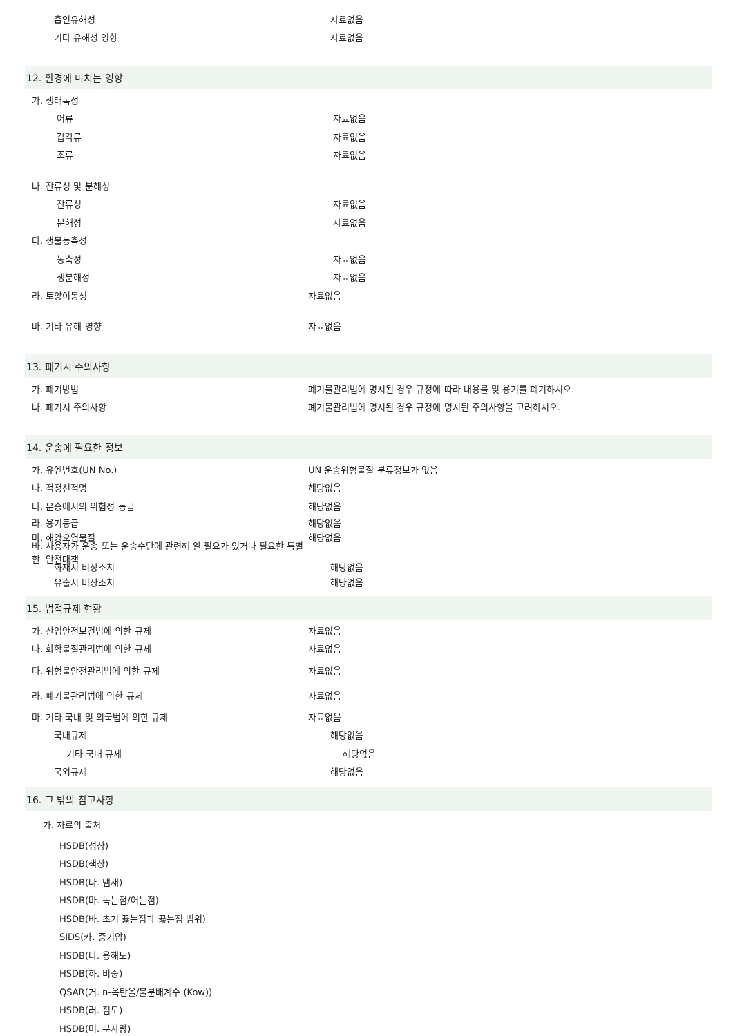흡인유해성 자료없음
기타 유해성 영향 자료없음
12. 환경에 미치는 영향
가. 생태독성
어류 자료없음
갑각류 자료없음
조류 자료없음
나. 잔류성 및 분해성
잔류성 자료없음
분해성 자료없음
다. 생물농축성
농축성 자료없음
생분해성 자료없음
라. 토양이동성 자료없음
마. 기타 유해 영향 자료없음
13. 폐기시 주의사항
가. 폐기방법
폐기물관리법에 명시된 경우 규정에 따라 내용물 및 용기를 폐기하시오.
나. 폐기시 주의사항
폐기물관리법에 명시된 경우 규정에 명시된 주의사항을 고려하시오.
14. 운송에 필요한 정보
가. 유엔번호(UN No.) UN 운송위험물질 분류정보가 없음
나. 적정선적명 해당없음
다. 운송에서의 위험성 등급 해당없음
라. 용기등급 해당없음
마. 해양오염물질 해당없음
바. 사용자가 운송 또는 운송수단에 관련해 알 필요가 있거나 필요한 특별한 안전대책
화재시 비상조치 해당없음
유출시 비상조치 해당없음
15. 법적규제 현황
가. 산업안전보건법에 의한 규제 자료없음
나. 화학물질관리법에 의한 규제 자료없음
다. 위험물안전관리법에 의한 규제 자료없음
라. 폐기물관리법에 의한 규제 자료없음
마. 기타 국내 및 외국법에 의한 규제 자료없음
국내규제 해당없음
기타 국내 규제 해당없음
국외규제 해당없음
16. 그 밖의 참고사항
가. 자료의 출처
HSDB(성상)
HSDB(색상)
HSDB(나. 냄새)
HSDB(마. 녹는점/어는점)
HSDB(바. 초기 끓는점과 끓는점 범위)
SIDS(카. 증기압)
HSDB(타. 용해도)
HSDB(하. 비중)
QSAR(거. n-옥탄올/물분배계수 (Kow))
HSDB(러. 점도)
HSDB(머. 분자량)